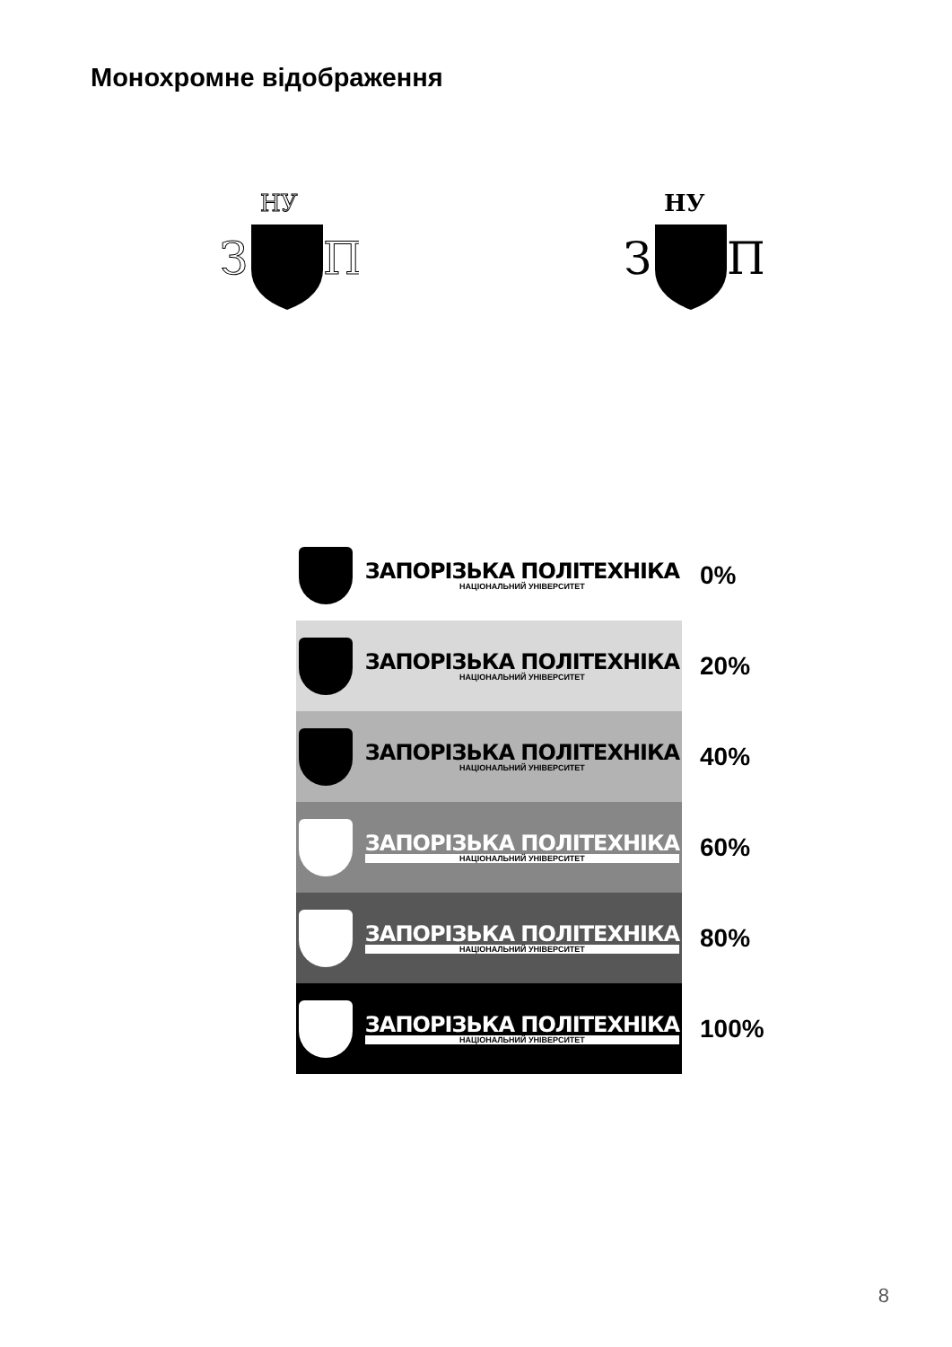Монохромне відображення
НУ
З
П
НУ
З
П
ЗАПОРІЗЬКА ПОЛІТЕХНІКА
НАЦІОНАЛЬНИЙ УНІВЕРСИТЕТ
0%
ЗАПОРІЗЬКА ПОЛІТЕХНІКА
НАЦІОНАЛЬНИЙ УНІВЕРСИТЕТ
20%
ЗАПОРІЗЬКА ПОЛІТЕХНІКА
НАЦІОНАЛЬНИЙ УНІВЕРСИТЕТ
40%
ЗАПОРІЗЬКА ПОЛІТЕХНІКА
НАЦІОНАЛЬНИЙ УНІВЕРСИТЕТ
60%
ЗАПОРІЗЬКА ПОЛІТЕХНІКА
НАЦІОНАЛЬНИЙ УНІВЕРСИТЕТ
80%
ЗАПОРІЗЬКА ПОЛІТЕХНІКА
НАЦІОНАЛЬНИЙ УНІВЕРСИТЕТ
100%
8